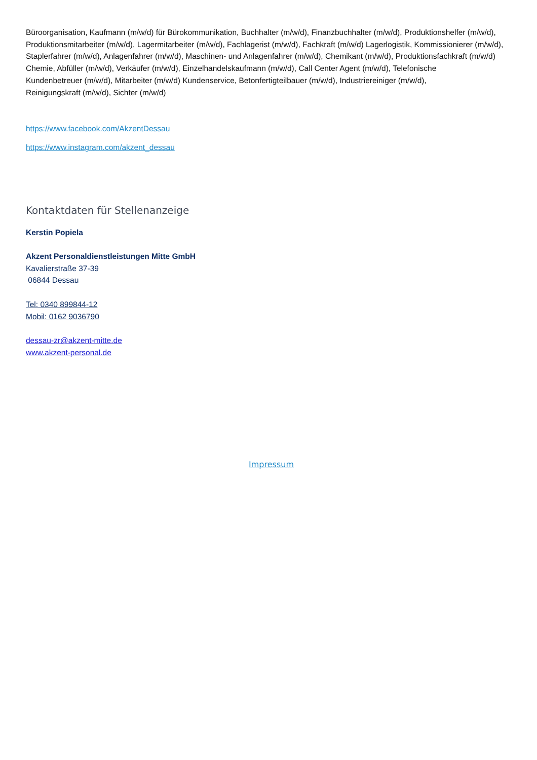Büroorganisation, Kaufmann (m/w/d) für Bürokommunikation, Buchhalter (m/w/d), Finanzbuchhalter (m/w/d), Produktionshelfer (m/w/d), Produktionsmitarbeiter (m/w/d), Lagermitarbeiter (m/w/d), Fachlagerist (m/w/d), Fachkraft (m/w/d) Lagerlogistik, Kommissionierer (m/w/d), Staplerfahrer (m/w/d), Anlagenfahrer (m/w/d), Maschinen- und Anlagenfahrer (m/w/d), Chemikant (m/w/d), Produktionsfachkraft (m/w/d) Chemie, Abfüller (m/w/d), Verkäufer (m/w/d), Einzelhandelskaufmann (m/w/d), Call Center Agent (m/w/d), Telefonische
Kundenbetreuer (m/w/d), Mitarbeiter (m/w/d) Kundenservice, Betonfertigteilbauer (m/w/d), Industriereiniger (m/w/d),
Reinigungskraft (m/w/d), Sichter (m/w/d)
https://www.facebook.com/AkzentDessau
https://www.instagram.com/akzent_dessau
Kontaktdaten für Stellenanzeige
Kerstin Popiela
Akzent Personaldienstleistungen Mitte GmbH
Kavalierstraße 37-39
06844 Dessau
Tel: 0340 899844-12
Mobil: 0162 9036790
dessau-zr@akzent-mitte.de
www.akzent-personal.de
Impressum